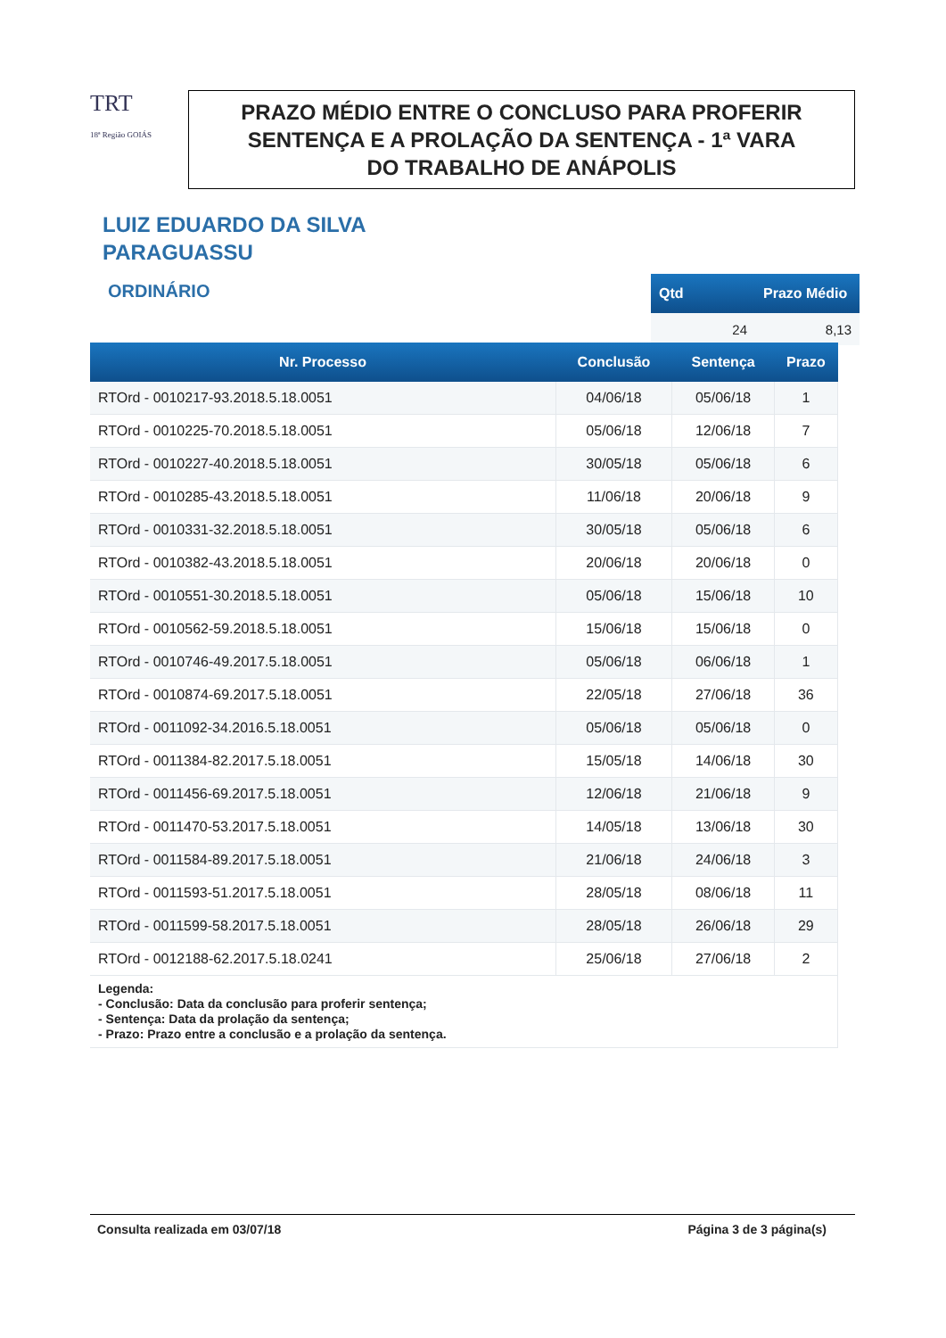TRT
18ª Região GOIÁS
PRAZO MÉDIO ENTRE O CONCLUSO PARA PROFERIR
SENTENÇA E A PROLAÇÃO DA SENTENÇA - 1ª VARA
DO TRABALHO DE ANÁPOLIS
LUIZ EDUARDO DA SILVA
PARAGUASSU
ORDINÁRIO
| Qtd | Prazo Médio |
| --- | --- |
| 24 | 8,13 |
| Nr. Processo | Conclusão | Sentença | Prazo |
| --- | --- | --- | --- |
| RTOrd - 0010217-93.2018.5.18.0051 | 04/06/18 | 05/06/18 | 1 |
| RTOrd - 0010225-70.2018.5.18.0051 | 05/06/18 | 12/06/18 | 7 |
| RTOrd - 0010227-40.2018.5.18.0051 | 30/05/18 | 05/06/18 | 6 |
| RTOrd - 0010285-43.2018.5.18.0051 | 11/06/18 | 20/06/18 | 9 |
| RTOrd - 0010331-32.2018.5.18.0051 | 30/05/18 | 05/06/18 | 6 |
| RTOrd - 0010382-43.2018.5.18.0051 | 20/06/18 | 20/06/18 | 0 |
| RTOrd - 0010551-30.2018.5.18.0051 | 05/06/18 | 15/06/18 | 10 |
| RTOrd - 0010562-59.2018.5.18.0051 | 15/06/18 | 15/06/18 | 0 |
| RTOrd - 0010746-49.2017.5.18.0051 | 05/06/18 | 06/06/18 | 1 |
| RTOrd - 0010874-69.2017.5.18.0051 | 22/05/18 | 27/06/18 | 36 |
| RTOrd - 0011092-34.2016.5.18.0051 | 05/06/18 | 05/06/18 | 0 |
| RTOrd - 0011384-82.2017.5.18.0051 | 15/05/18 | 14/06/18 | 30 |
| RTOrd - 0011456-69.2017.5.18.0051 | 12/06/18 | 21/06/18 | 9 |
| RTOrd - 0011470-53.2017.5.18.0051 | 14/05/18 | 13/06/18 | 30 |
| RTOrd - 0011584-89.2017.5.18.0051 | 21/06/18 | 24/06/18 | 3 |
| RTOrd - 0011593-51.2017.5.18.0051 | 28/05/18 | 08/06/18 | 11 |
| RTOrd - 0011599-58.2017.5.18.0051 | 28/05/18 | 26/06/18 | 29 |
| RTOrd - 0012188-62.2017.5.18.0241 | 25/06/18 | 27/06/18 | 2 |
| Legenda: - Conclusão: Data da conclusão para proferir sentença; - Sentença: Data da prolação da sentença; - Prazo: Prazo entre a conclusão e a prolação da sentença. | | | |
Consulta realizada em 03/07/18 Página 3 de 3 página(s)